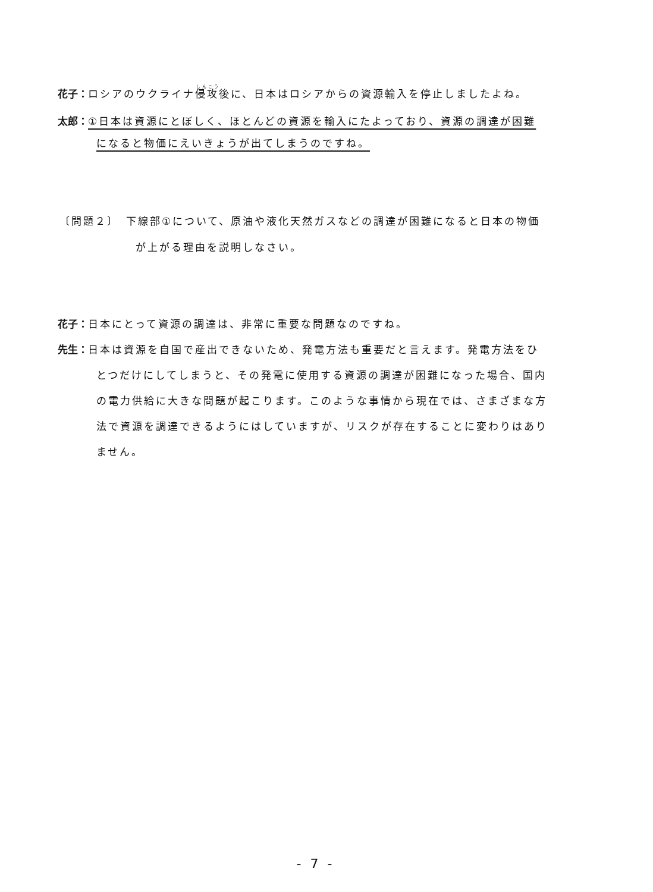花子：ロシアのウクライナ侵攻後に、日本はロシアからの資源輸入を停止しましたよね。
太郎：①日本は資源にとぼしく、ほとんどの資源を輸入にたよっており、資源の調達が困難
になると物価にえいきょうが出てしまうのですね。
〔問題２〕　下線部①について、原油や液化天然ガスなどの調達が困難になると日本の物価
が上がる理由を説明しなさい。
花子：日本にとって資源の調達は、非常に重要な問題なのですね。
先生：日本は資源を自国で産出できないため、発電方法も重要だと言えます。発電方法をひ
とつだけにしてしまうと、その発電に使用する資源の調達が困難になった場合、国内
の電力供給に大きな問題が起こります。このような事情から現在では、さまざまな方
法で資源を調達できるようにはしていますが、リスクが存在することに変わりはあり
ません。
- 7 -